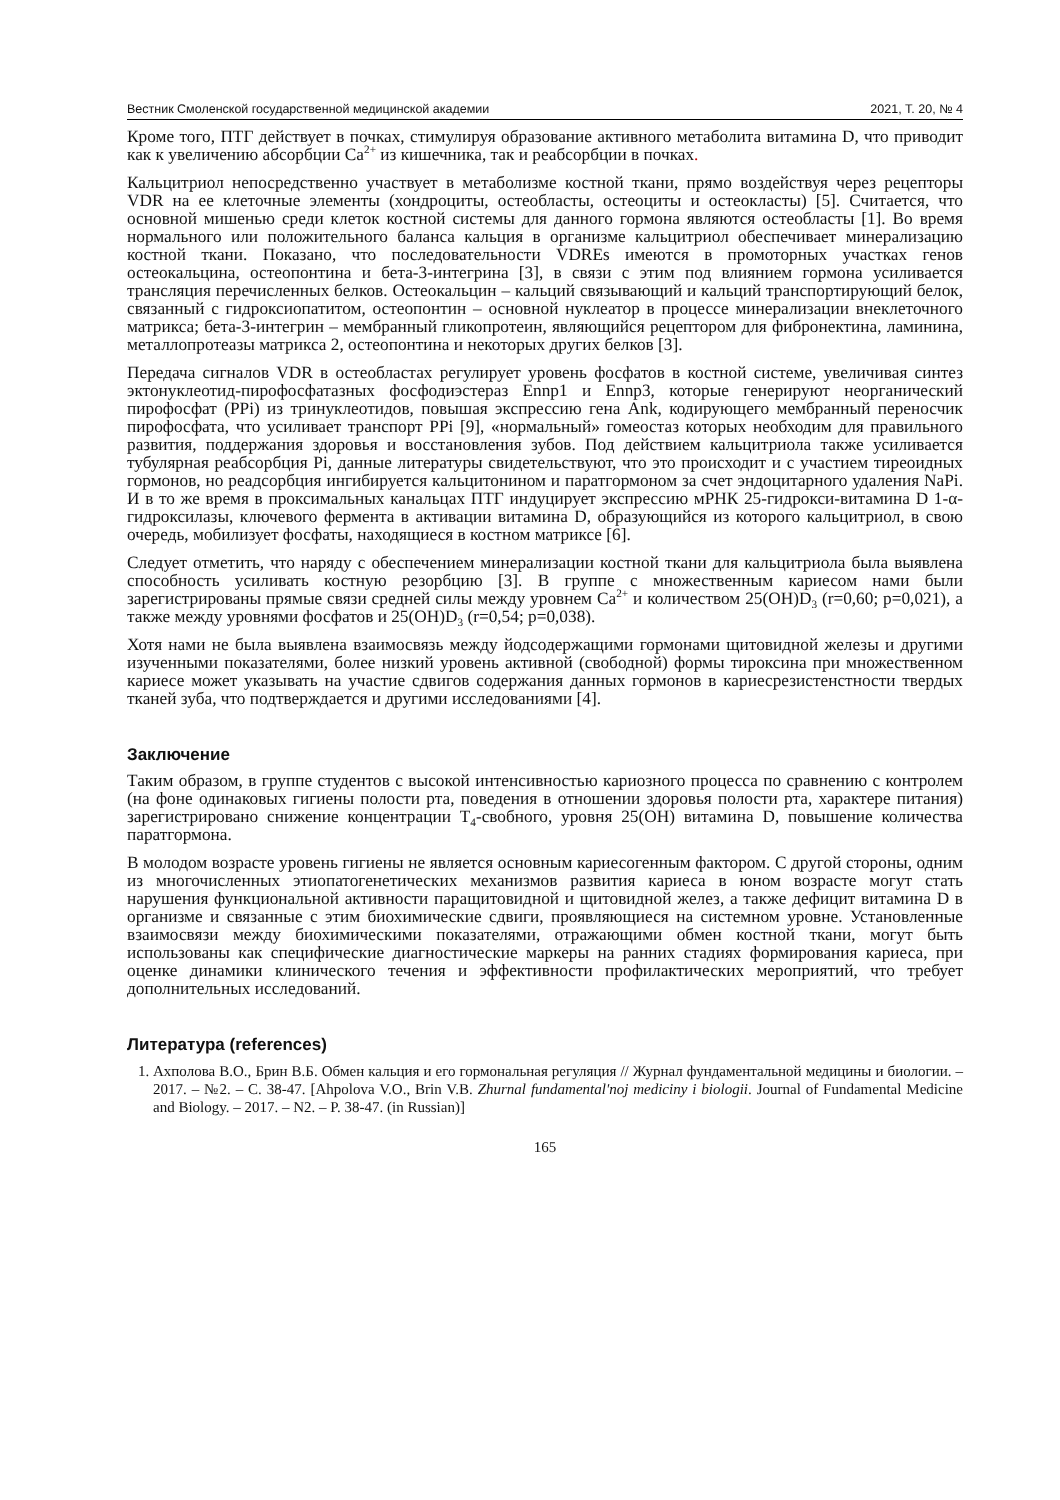Вестник Смоленской государственной медицинской академии 2021, Т. 20, № 4
Кроме того, ПТГ действует в почках, стимулируя образование активного метаболита витамина D, что приводит как к увеличению абсорбции Ca<sup>2+</sup> из кишечника, так и реабсорбции в почках.
Кальцитриол непосредственно участвует в метаболизме костной ткани, прямо воздействуя через рецепторы VDR на ее клеточные элементы (хондроциты, остеобласты, остеоциты и остеокласты) [5]. Считается, что основной мишенью среди клеток костной системы для данного гормона являются остеобласты [1]. Во время нормального или положительного баланса кальция в организме кальцитриол обеспечивает минерализацию костной ткани. Показано, что последовательности VDREs имеются в промоторных участках генов остеокальцина, остеопонтина и бета-3-интегрина [3], в связи с этим под влиянием гормона усиливается трансляция перечисленных белков. Остеокальцин – кальций связывающий и кальций транспортирующий белок, связанный с гидроксиопатитом, остеопонтин – основной нуклеатор в процессе минерализации внеклеточного матрикса; бета-3-интегрин – мембранный гликопротеин, являющийся рецептором для фибронектина, ламинина, металлопротеазы матрикса 2, остеопонтина и некоторых других белков [3].
Передача сигналов VDR в остеобластах регулирует уровень фосфатов в костной системе, увеличивая синтез эктонуклеотид-пирофосфатазных фосфодиэстераз Ennp1 и Ennp3, которые генерируют неорганический пирофосфат (PPi) из тринуклеотидов, повышая экспрессию гена Ank, кодирующего мембранный переносчик пирофосфата, что усиливает транспорт PPi [9], «нормальный» гомеостаз которых необходим для правильного развития, поддержания здоровья и восстановления зубов. Под действием кальцитриола также усиливается тубулярная реабсорбция Pi, данные литературы свидетельствуют, что это происходит и с участием тиреоидных гормонов, но реадсорбция ингибируется кальцитонином и паратгормоном за счет эндоцитарного удаления NaPi. И в то же время в проксимальных канальцах ПТГ индуцирует экспрессию мРНК 25-гидрокси-витамина D 1-α-гидроксилазы, ключевого фермента в активации витамина D, образующийся из которого кальцитриол, в свою очередь, мобилизует фосфаты, находящиеся в костном матриксе [6].
Следует отметить, что наряду с обеспечением минерализации костной ткани для кальцитриола была выявлена способность усиливать костную резорбцию [3]. В группе с множественным кариесом нами были зарегистрированы прямые связи средней силы между уровнем Ca<sup>2+</sup> и количеством 25(OH)D<sub>3</sub> (r=0,60; p=0,021), а также между уровнями фосфатов и 25(OH)D<sub>3</sub> (r=0,54; p=0,038).
Хотя нами не была выявлена взаимосвязь между йодсодержащими гормонами щитовидной железы и другими изученными показателями, более низкий уровень активной (свободной) формы тироксина при множественном кариесе может указывать на участие сдвигов содержания данных гормонов в кариесрезистенстности твердых тканей зуба, что подтверждается и другими исследованиями [4].
Заключение
Таким образом, в группе студентов с высокой интенсивностью кариозного процесса по сравнению с контролем (на фоне одинаковых гигиены полости рта, поведения в отношении здоровья полости рта, характере питания) зарегистрировано снижение концентрации T<sub>4</sub>-свобного, уровня 25(OH) витамина D, повышение количества паратгормона.
В молодом возрасте уровень гигиены не является основным кариесогенным фактором. С другой стороны, одним из многочисленных этиопатогенетических механизмов развития кариеса в юном возрасте могут стать нарушения функциональной активности паращитовидной и щитовидной желез, а также дефицит витамина D в организме и связанные с этим биохимические сдвиги, проявляющиеся на системном уровне. Установленные взаимосвязи между биохимическими показателями, отражающими обмен костной ткани, могут быть использованы как специфические диагностические маркеры на ранних стадиях формирования кариеса, при оценке динамики клинического течения и эффективности профилактических мероприятий, что требует дополнительных исследований.
Литература (references)
1. Ахполова В.О., Брин В.Б. Обмен кальция и его гормональная регуляция // Журнал фундаментальной медицины и биологии. – 2017. – №2. – С. 38-47. [Ahpolova V.O., Brin V.B. Zhurnal fundamental'noj mediciny i biologii. Journal of Fundamental Medicine and Biology. – 2017. – N2. – P. 38-47. (in Russian)]
165